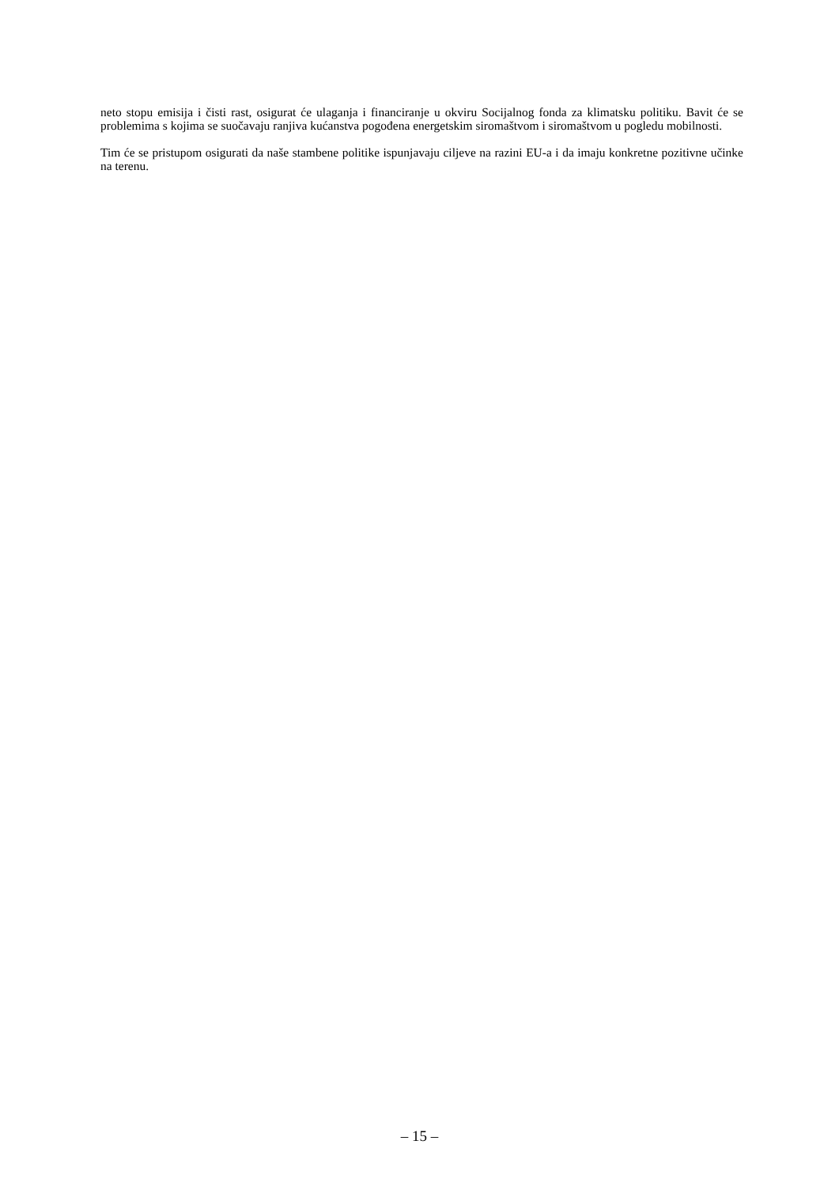neto stopu emisija i čisti rast, osigurat će ulaganja i financiranje u okviru Socijalnog fonda za klimatsku politiku. Bavit će se problemima s kojima se suočavaju ranjiva kućanstva pogođena energetskim siromaštvom i siromaštvom u pogledu mobilnosti.
Tim će se pristupom osigurati da naše stambene politike ispunjavaju ciljeve na razini EU-a i da imaju konkretne pozitivne učinke na terenu.
– 15 –